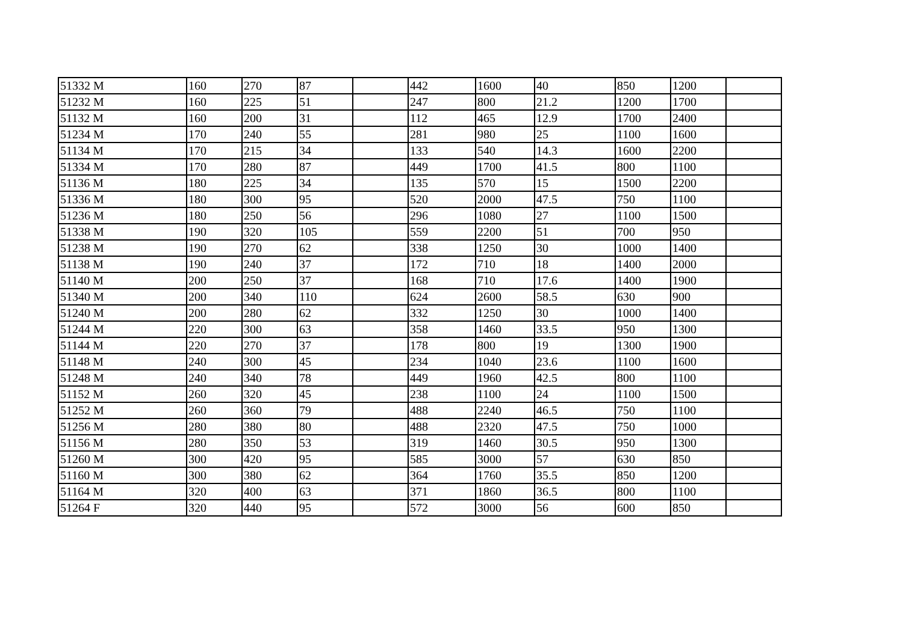| 51332 M | 160 | 270 | 87 | | 442 | 1600 | 40 | 850 | 1200 | |
| 51232 M | 160 | 225 | 51 | | 247 | 800 | 21.2 | 1200 | 1700 | |
| 51132 M | 160 | 200 | 31 | | 112 | 465 | 12.9 | 1700 | 2400 | |
| 51234 M | 170 | 240 | 55 | | 281 | 980 | 25 | 1100 | 1600 | |
| 51134 M | 170 | 215 | 34 | | 133 | 540 | 14.3 | 1600 | 2200 | |
| 51334 M | 170 | 280 | 87 | | 449 | 1700 | 41.5 | 800 | 1100 | |
| 51136 M | 180 | 225 | 34 | | 135 | 570 | 15 | 1500 | 2200 | |
| 51336 M | 180 | 300 | 95 | | 520 | 2000 | 47.5 | 750 | 1100 | |
| 51236 M | 180 | 250 | 56 | | 296 | 1080 | 27 | 1100 | 1500 | |
| 51338 M | 190 | 320 | 105 | | 559 | 2200 | 51 | 700 | 950 | |
| 51238 M | 190 | 270 | 62 | | 338 | 1250 | 30 | 1000 | 1400 | |
| 51138 M | 190 | 240 | 37 | | 172 | 710 | 18 | 1400 | 2000 | |
| 51140 M | 200 | 250 | 37 | | 168 | 710 | 17.6 | 1400 | 1900 | |
| 51340 M | 200 | 340 | 110 | | 624 | 2600 | 58.5 | 630 | 900 | |
| 51240 M | 200 | 280 | 62 | | 332 | 1250 | 30 | 1000 | 1400 | |
| 51244 M | 220 | 300 | 63 | | 358 | 1460 | 33.5 | 950 | 1300 | |
| 51144 M | 220 | 270 | 37 | | 178 | 800 | 19 | 1300 | 1900 | |
| 51148 M | 240 | 300 | 45 | | 234 | 1040 | 23.6 | 1100 | 1600 | |
| 51248 M | 240 | 340 | 78 | | 449 | 1960 | 42.5 | 800 | 1100 | |
| 51152 M | 260 | 320 | 45 | | 238 | 1100 | 24 | 1100 | 1500 | |
| 51252 M | 260 | 360 | 79 | | 488 | 2240 | 46.5 | 750 | 1100 | |
| 51256 M | 280 | 380 | 80 | | 488 | 2320 | 47.5 | 750 | 1000 | |
| 51156 M | 280 | 350 | 53 | | 319 | 1460 | 30.5 | 950 | 1300 | |
| 51260 M | 300 | 420 | 95 | | 585 | 3000 | 57 | 630 | 850 | |
| 51160 M | 300 | 380 | 62 | | 364 | 1760 | 35.5 | 850 | 1200 | |
| 51164 M | 320 | 400 | 63 | | 371 | 1860 | 36.5 | 800 | 1100 | |
| 51264 F | 320 | 440 | 95 | | 572 | 3000 | 56 | 600 | 850 | |